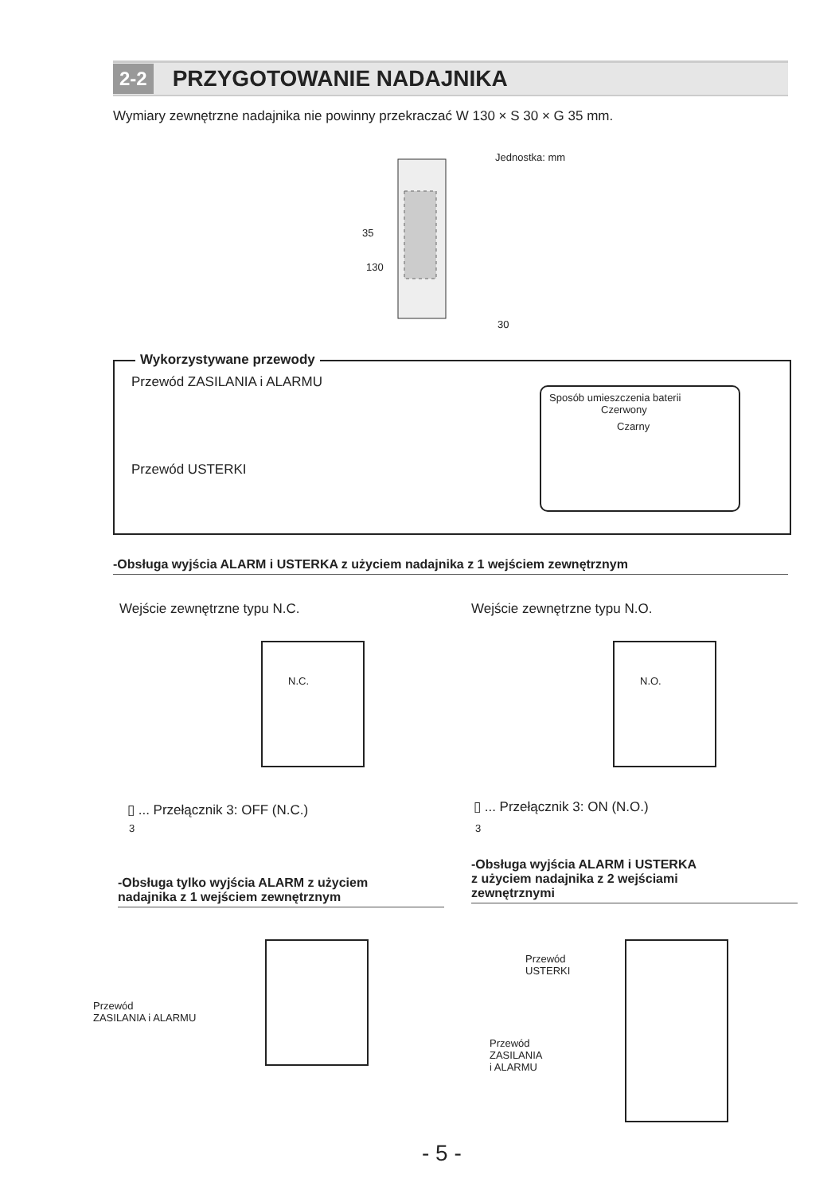2-2 PRZYGOTOWANIE NADAJNIKA
Wymiary zewnętrzne nadajnika nie powinny przekraczać W 130 × S 30 × G 35 mm.
Jednostka: mm
35
130
30
Wykorzystywane przewody
Przewód ZASILANIA i ALARMU
Przewód USTERKI
Sposób umieszczenia baterii
Czerwony
Czarny
-Obsługa wyjścia ALARM i USTERKA z użyciem nadajnika z 1 wejściem zewnętrznym
Wejście zewnętrzne typu N.C. Wejście zewnętrzne typu N.O.
N.C. N.O.
▯ ... Przełącznik 3: OFF (N.C.)
3
▯ ... Przełącznik 3: ON (N.O.)
3
-Obsługa tylko wyjścia ALARM z użyciem
nadajnika z 1 wejściem zewnętrznym
-Obsługa wyjścia ALARM i USTERKA
z użyciem nadajnika z 2 wejściami
zewnętrznymi
Przewód
ZASILANIA i ALARMU
Przewód
USTERKI
Przewód
ZASILANIA
i ALARMU
- 5 -